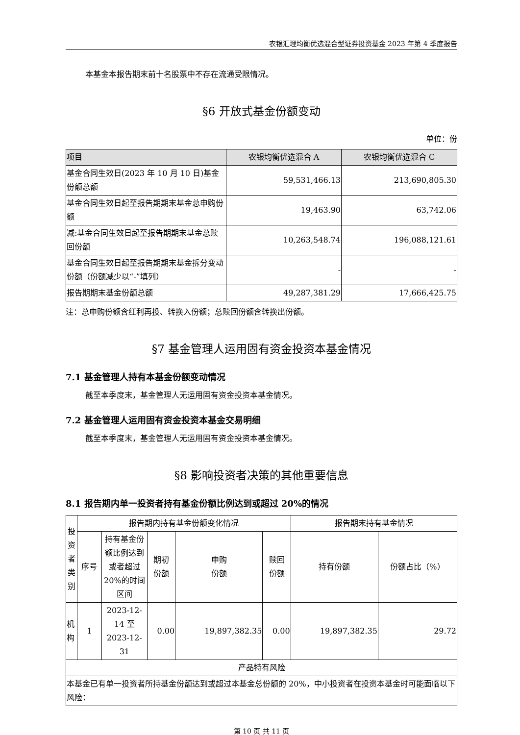农银汇理均衡优选混合型证券投资基金 2023 年第 4 季度报告
本基金本报告期末前十名股票中不存在流通受限情况。
§6 开放式基金份额变动
单位：份
| 项目 | 农银均衡优选混合 A | 农银均衡优选混合 C |
| --- | --- | --- |
| 基金合同生效日(2023 年 10 月 10 日)基金份额总额 | 59,531,466.13 | 213,690,805.30 |
| 基金合同生效日起至报告期期末基金总申购份额 | 19,463.90 | 63,742.06 |
| 减:基金合同生效日起至报告期期末基金总赎回份额 | 10,263,548.74 | 196,088,121.61 |
| 基金合同生效日起至报告期期末基金拆分变动份额（份额减少以“-”填列） | - | - |
| 报告期期末基金份额总额 | 49,287,381.29 | 17,666,425.75 |
注：总申购份额含红利再投、转换入份额；总赎回份额含转换出份额。
§7 基金管理人运用固有资金投资本基金情况
7.1 基金管理人持有本基金份额变动情况
截至本季度末，基金管理人无运用固有资金投资本基金情况。
7.2 基金管理人运用固有资金投资本基金交易明细
截至本季度末，基金管理人无运用固有资金投资本基金情况。
§8 影响投资者决策的其他重要信息
8.1 报告期内单一投资者持有基金份额比例达到或超过 20%的情况
| 投资者类别 | 报告期内持有基金份额变化情况 | | | | | 报告期末持有基金情况 | |
| --- | --- | --- | --- | --- | --- | --- | --- |
| | 序号 | 持有基金份额比例达到或者超过20%的时间区间 | 期初 份额 | 申购 份额 | 赎回 份额 | 持有份额 | 份额占比（%） |
| 机构 | 1 | 2023-12-14 至 2023-12-31 | 0.00 | 19,897,382.35 | 0.00 | 19,897,382.35 | 29.72 |
| 产品特有风险 | | | | | | | |
| 本基金已有单一投资者所持基金份额达到或超过本基金总份额的 20%，中小投资者在投资本基金时可能面临以下风险： | | | | | | | |
第 10 页 共 11 页